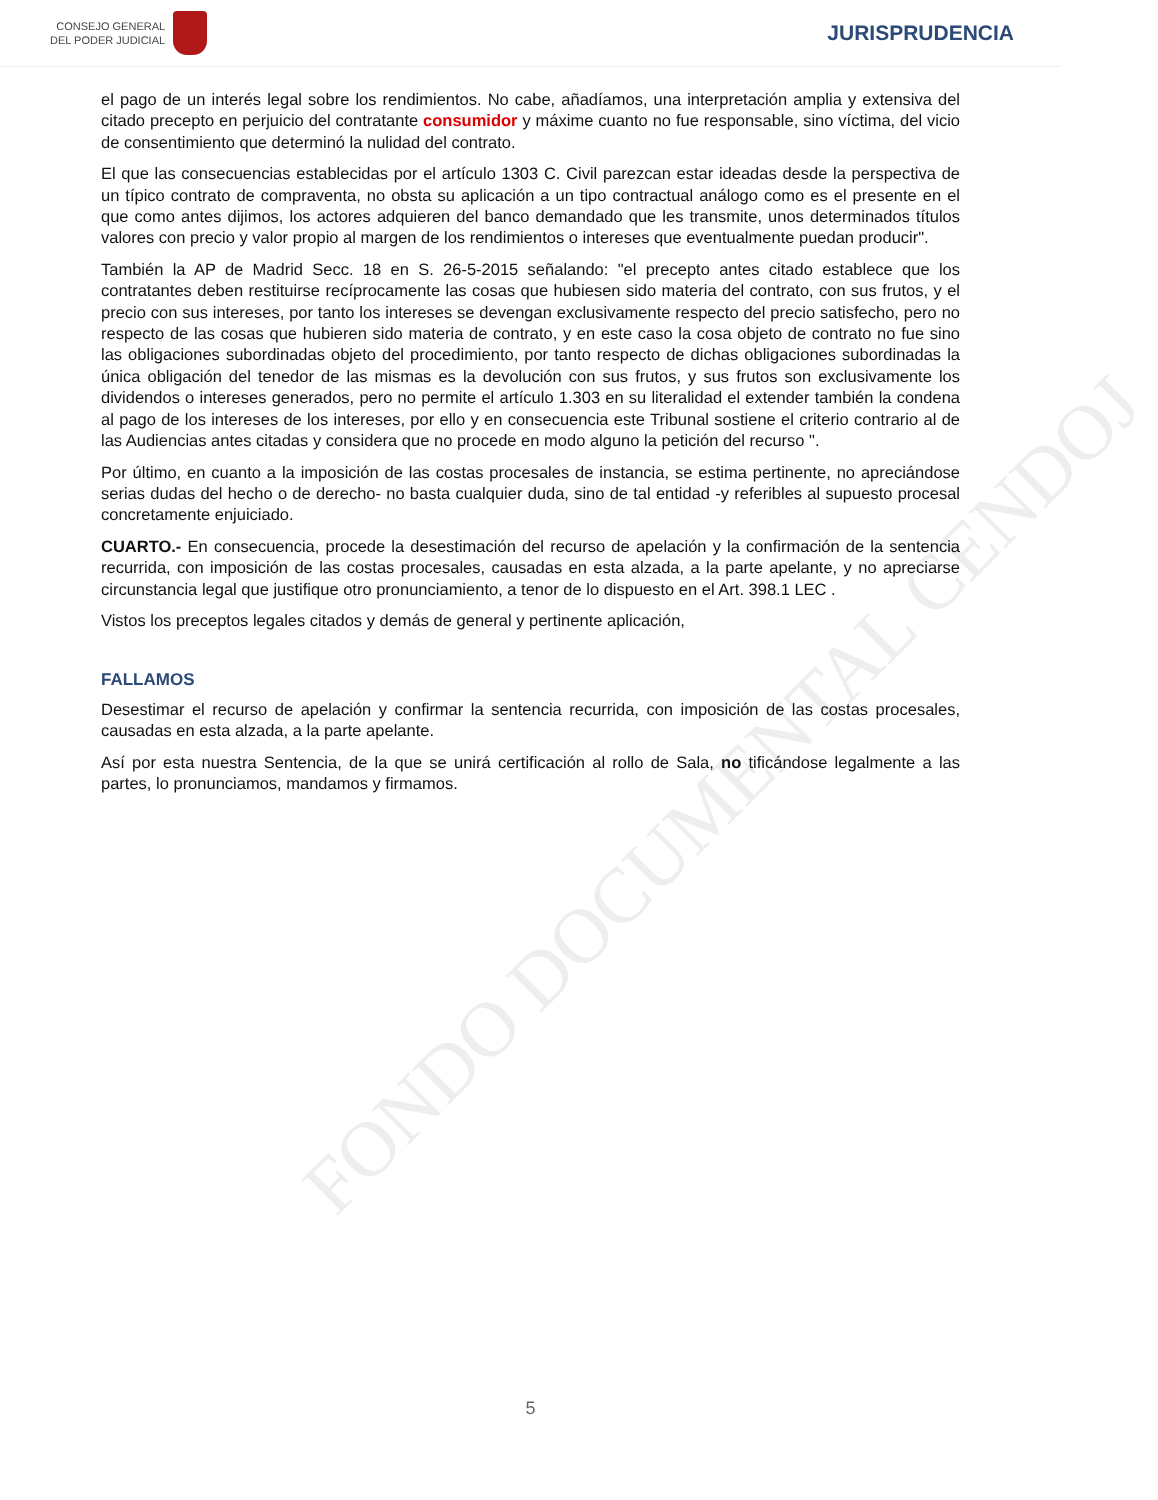CONSEJO GENERAL
DEL PODER JUDICIAL
JURISPRUDENCIA
FONDO DOCUMENTAL CENDOJ
el pago de un interés legal sobre los rendimientos. No cabe, añadíamos, una interpretación amplia y extensiva del citado precepto en perjuicio del contratante consumidor y máxime cuanto no fue responsable, sino víctima, del vicio de consentimiento que determinó la nulidad del contrato.
El que las consecuencias establecidas por el artículo 1303 C. Civil parezcan estar ideadas desde la perspectiva de un típico contrato de compraventa, no obsta su aplicación a un tipo contractual análogo como es el presente en el que como antes dijimos, los actores adquieren del banco demandado que les transmite, unos determinados títulos valores con precio y valor propio al margen de los rendimientos o intereses que eventualmente puedan producir".
También la AP de Madrid Secc. 18 en S. 26-5-2015 señalando: "el precepto antes citado establece que los contratantes deben restituirse recíprocamente las cosas que hubiesen sido materia del contrato, con sus frutos, y el precio con sus intereses, por tanto los intereses se devengan exclusivamente respecto del precio satisfecho, pero no respecto de las cosas que hubieren sido materia de contrato, y en este caso la cosa objeto de contrato no fue sino las obligaciones subordinadas objeto del procedimiento, por tanto respecto de dichas obligaciones subordinadas la única obligación del tenedor de las mismas es la devolución con sus frutos, y sus frutos son exclusivamente los dividendos o intereses generados, pero no permite el artículo 1.303 en su literalidad el extender también la condena al pago de los intereses de los intereses, por ello y en consecuencia este Tribunal sostiene el criterio contrario al de las Audiencias antes citadas y considera que no procede en modo alguno la petición del recurso ".
Por último, en cuanto a la imposición de las costas procesales de instancia, se estima pertinente, no apreciándose serias dudas del hecho o de derecho- no basta cualquier duda, sino de tal entidad -y referibles al supuesto procesal concretamente enjuiciado.
CUARTO.- En consecuencia, procede la desestimación del recurso de apelación y la confirmación de la sentencia recurrida, con imposición de las costas procesales, causadas en esta alzada, a la parte apelante, y no apreciarse circunstancia legal que justifique otro pronunciamiento, a tenor de lo dispuesto en el Art. 398.1 LEC .
Vistos los preceptos legales citados y demás de general y pertinente aplicación,
FALLAMOS
Desestimar el recurso de apelación y confirmar la sentencia recurrida, con imposición de las costas procesales, causadas en esta alzada, a la parte apelante.
Así por esta nuestra Sentencia, de la que se unirá certificación al rollo de Sala, no tificándose legalmente a las partes, lo pronunciamos, mandamos y firmamos.
5